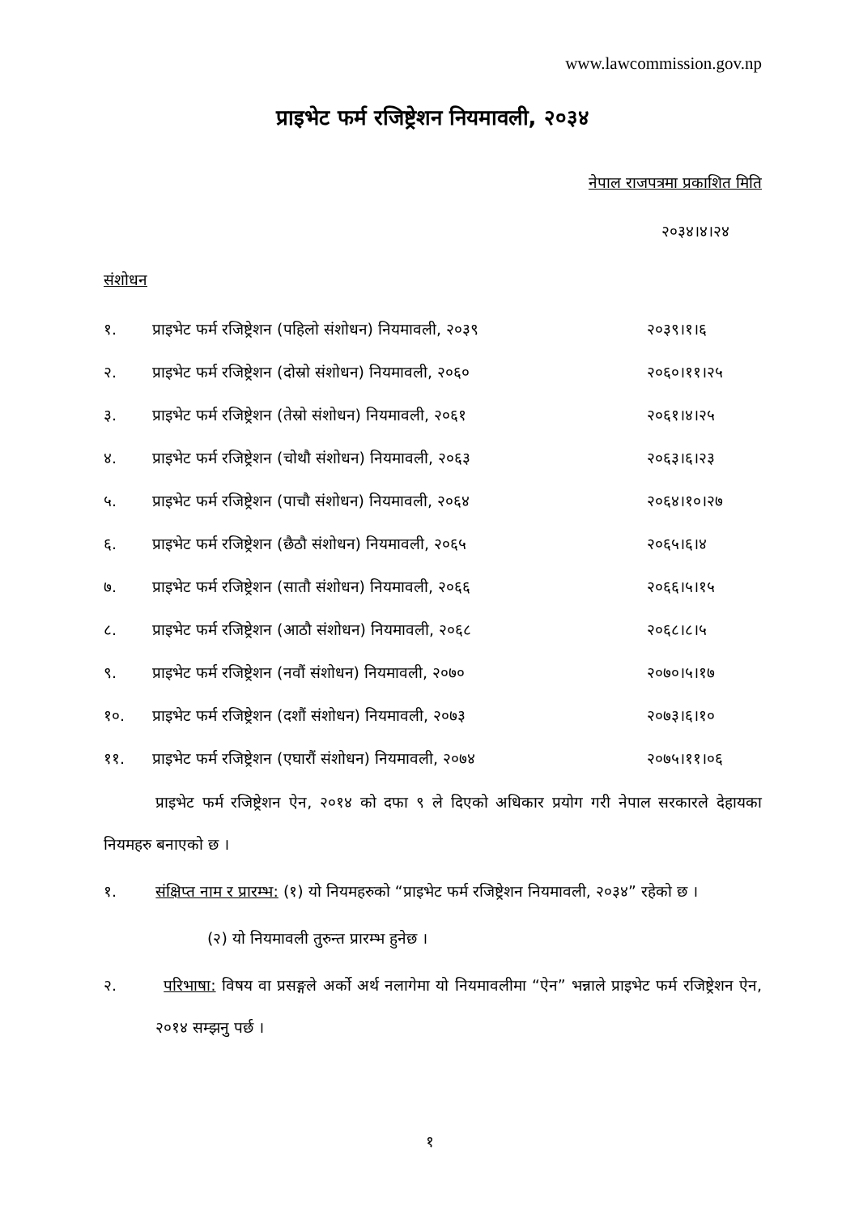www.lawcommission.gov.np
प्राइभेट फर्म रजिष्ट्रेशन नियमावली, २०३४
नेपाल राजपत्रमा प्रकाशित मिति
२०३४।४।२४
संशोधन
| १. | प्राइभेट फर्म रजिष्ट्रेशन (पहिलो संशोधन) नियमावली, २०३९ | २०३९।१।६ |
| २. | प्राइभेट फर्म रजिष्ट्रेशन (दोस्रो संशोधन) नियमावली, २०६० | २०६०।११।२५ |
| ३. | प्राइभेट फर्म रजिष्ट्रेशन (तेस्रो संशोधन) नियमावली, २०६१ | २०६१।४।२५ |
| ४. | प्राइभेट फर्म रजिष्ट्रेशन (चोथौ संशोधन) नियमावली, २०६३ | २०६३।६।२३ |
| ५. | प्राइभेट फर्म रजिष्ट्रेशन (पाचौ संशोधन) नियमावली, २०६४ | २०६४।१०।२७ |
| ६. | प्राइभेट फर्म रजिष्ट्रेशन (छैठौ संशोधन) नियमावली, २०६५ | २०६५।६।४ |
| ७. | प्राइभेट फर्म रजिष्ट्रेशन (सातौ संशोधन) नियमावली, २०६६ | २०६६।५।१५ |
| ८. | प्राइभेट फर्म रजिष्ट्रेशन (आठौ संशोधन) नियमावली, २०६८ | २०६८।८।५ |
| ९. | प्राइभेट फर्म रजिष्ट्रेशन (नवौं संशोधन) नियमावली, २०७० | २०७०।५।१७ |
| १०. | प्राइभेट फर्म रजिष्ट्रेशन (दशौं संशोधन) नियमावली, २०७३ | २०७३।६।१० |
| ११. | प्राइभेट फर्म रजिष्ट्रेशन (एघारौं संशोधन) नियमावली, २०७४ | २०७५।११।०६ |
प्राइभेट फर्म रजिष्ट्रेशन ऐन, २०१४ को दफा ९ ले दिएको अधिकार प्रयोग गरी नेपाल सरकारले देहायका नियमहरु बनाएको छ ।
१. संक्षिप्त नाम र प्रारम्भ: (१) यो नियमहरुको “प्राइभेट फर्म रजिष्ट्रेशन नियमावली, २०३४” रहेको छ ।
(२) यो नियमावली तुरुन्त प्रारम्भ हुनेछ ।
२. परिभाषा: विषय वा प्रसङ्गले अर्को अर्थ नलागेमा यो नियमावलीमा “ऐन” भन्नाले प्राइभेट फर्म रजिष्ट्रेशन ऐन, २०१४ सम्झनु पर्छ ।
१